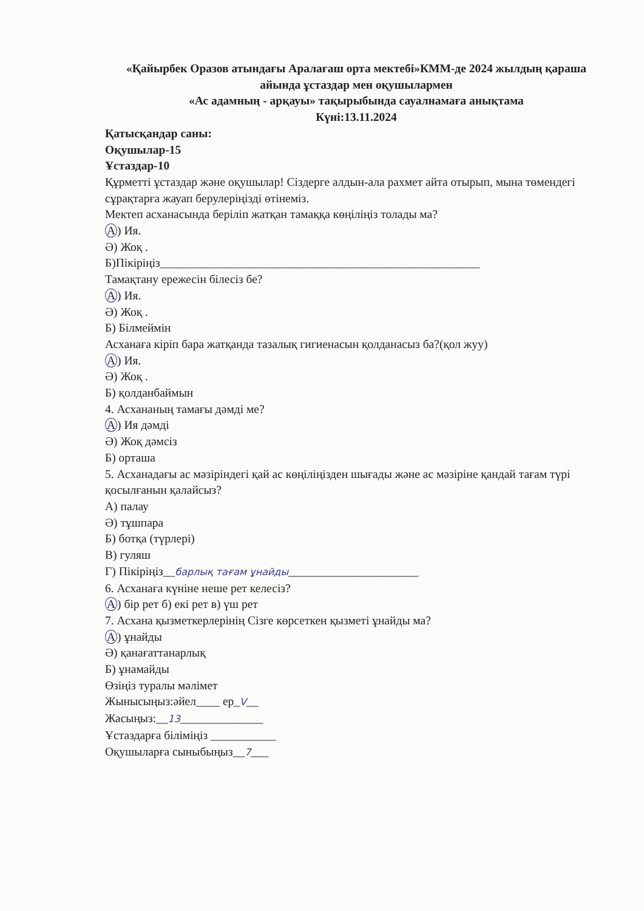«Қайырбек Оразов атындағы Аралағаш орта мектебі»КММ-де 2024 жылдың қараша айында ұстаздар мен оқушылармен
«Ас адамның - арқауы» тақырыбында сауалнамаға анықтама
Күні:13.11.2024
Қатысқандар саны:
Оқушылар-15
Ұстаздар-10
Құрметті ұстаздар және оқушылар! Сіздерге алдын-ала рахмет айта отырып, мына төмендегі сұрақтарға жауап берулеріңізді өтінеміз.
Мектеп асханасында беріліп жатқан тамаққа көңіліңіз толады ма?
А) Ия.
Ә) Жоқ .
Б)Пікіріңіз______________________________________________________
Тамақтану ережесін білесіз бе?
А) Ия.
Ә) Жоқ .
Б) Білмеймін
Асханаға кіріп бара жатқанда тазалық гигиенасын қолданасыз ба?(қол жуу)
А) Ия.
Ә) Жоқ .
Б) қолданбаймын
4. Асхананың тамағы дәмді ме?
А) Ия дәмді
Ә) Жоқ дәмсіз
Б) орташа
5. Асханадағы ас мәзіріндегі қай ас көңіліңізден шығады және ас мәзіріне қандай тағам түрі қосылғанын қалайсыз?
А) палау
Ә) тұшпара
Б) ботқа (түрлері)
В) гуляш
Г) Пікіріңіз__барлық тағам ұнайды______________________
6. Асханаға күніне неше рет келесіз?
А) бір рет б) екі рет в) үш рет
7. Асхана қызметкерлерінің Сізге көрсеткен қызметі ұнайды ма?
А) ұнайды
Ә) қанағаттанарлық
Б) ұнамайды
Өзіңіз туралы мәлімет
Жынысыңыз:әйел____ ер_V__
Жасыңыз:__13______________
Ұстаздарға біліміңіз ___________
Оқушыларға сыныбыңыз__7___